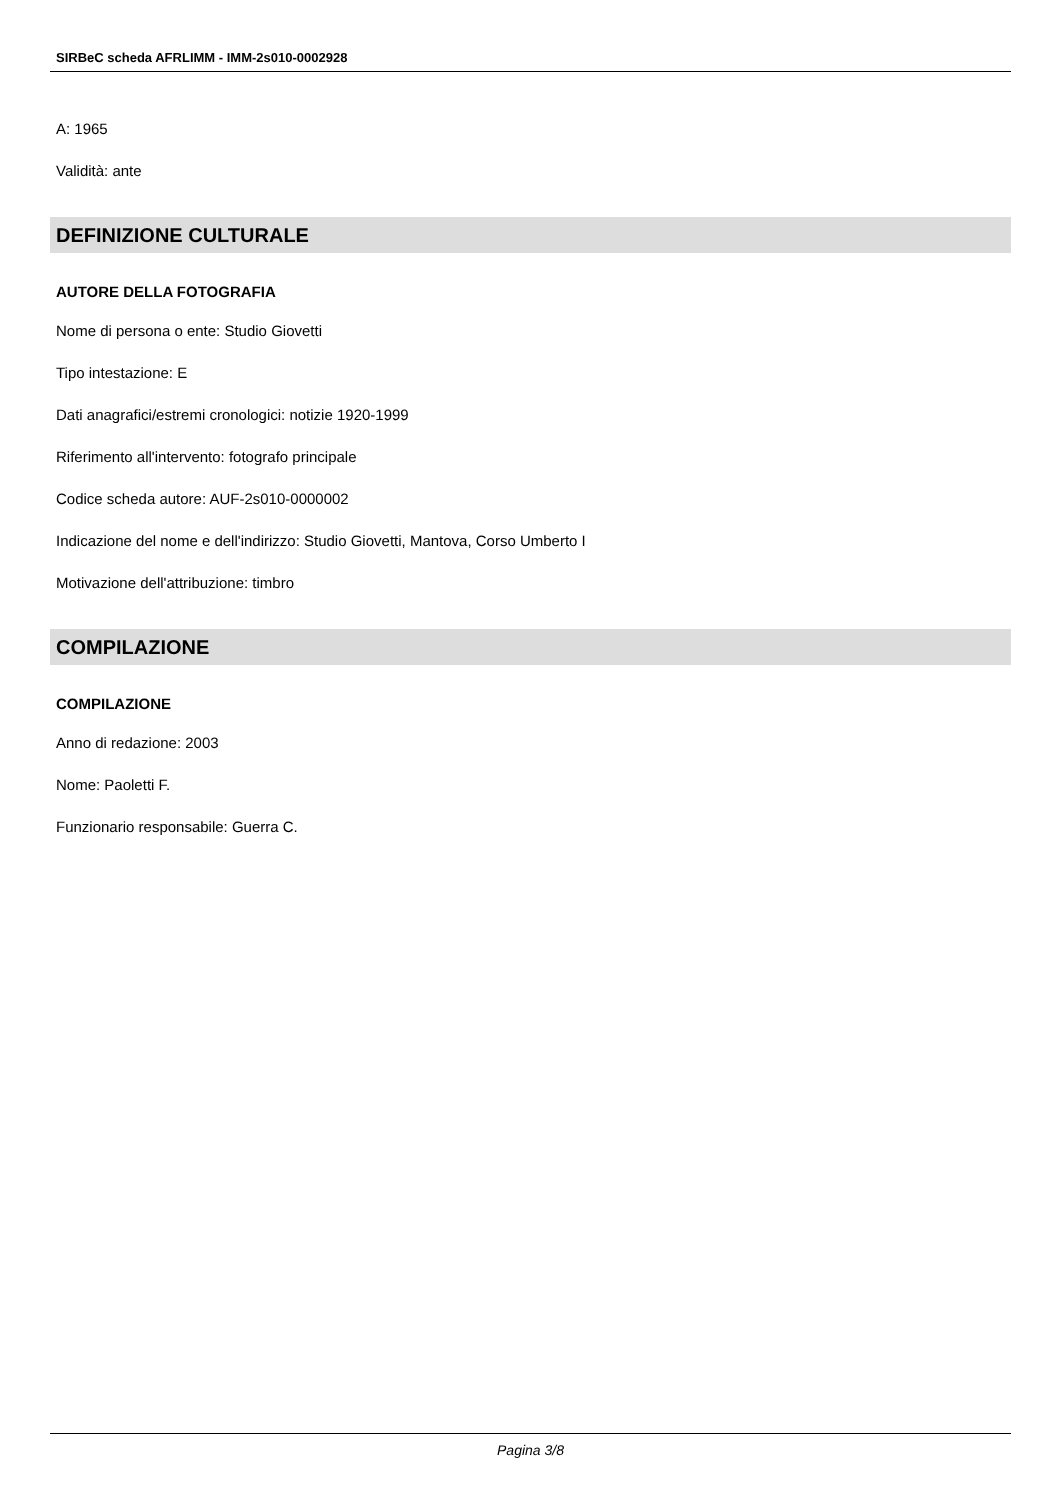SIRBeC scheda AFRLIMM - IMM-2s010-0002928
A: 1965
Validità: ante
DEFINIZIONE CULTURALE
AUTORE DELLA FOTOGRAFIA
Nome di persona o ente: Studio Giovetti
Tipo intestazione: E
Dati anagrafici/estremi cronologici: notizie 1920-1999
Riferimento all'intervento: fotografo principale
Codice scheda autore: AUF-2s010-0000002
Indicazione del nome e dell'indirizzo: Studio Giovetti, Mantova, Corso Umberto I
Motivazione dell'attribuzione: timbro
COMPILAZIONE
COMPILAZIONE
Anno di redazione: 2003
Nome: Paoletti F.
Funzionario responsabile: Guerra C.
Pagina 3/8